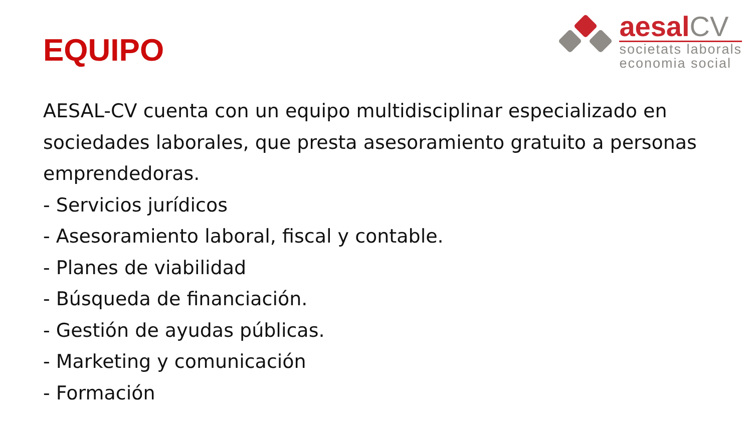EQUIPO
aesalCV
societats laborals
economia social
AESAL-CV cuenta con un equipo multidisciplinar especializado en sociedades laborales, que presta asesoramiento gratuito a personas emprendedoras.
- Servicios jurídicos
- Asesoramiento laboral, fiscal y contable.
- Planes de viabilidad
- Búsqueda de financiación.
- Gestión de ayudas públicas.
- Marketing y comunicación
- Formación